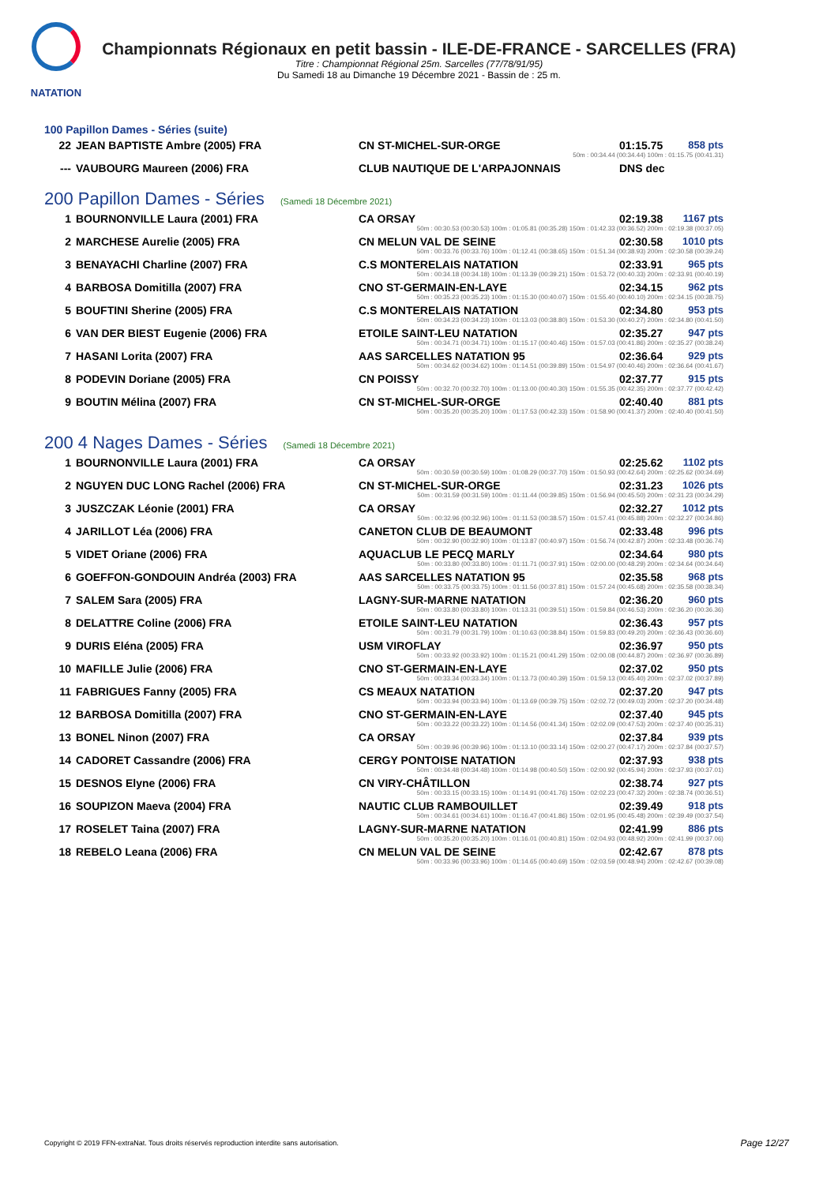NATATION
Championnats Régionaux en petit bassin - ILE-DE-FRANCE - SARCELLES (FRA)
Titre : Championnat Régional 25m. Sarcelles (77/78/91/95)
Du Samedi 18 au Dimanche 19 Décembre 2021 - Bassin de : 25 m.
100 Papillon Dames - Séries (suite)
| 22 | JEAN BAPTISTE Ambre (2005) FRA | CN ST-MICHEL-SUR-ORGE | 01:15.75 | 858 pts |
| 50m : 00:34.44 (00:34.44) 100m : 01:15.75 (00:41.31) | | | | |
| --- | VAUBOURG Maureen (2006) FRA | CLUB NAUTIQUE DE L'ARPAJONNAIS | DNS dec | |
200 Papillon Dames - Séries (Samedi 18 Décembre 2021)
| 1 | BOURNONVILLE Laura (2001) FRA | CA ORSAY | 02:19.38 | 1167 pts |
| 50m : 00:30.53 (00:30.53) 100m : 01:05.81 (00:35.28) 150m : 01:42.33 (00:36.52) 200m : 02:19.38 (00:37.05) | | | | |
| 2 | MARCHESE Aurelie (2005) FRA | CN MELUN VAL DE SEINE | 02:30.58 | 1010 pts |
| 50m : 00:33.76 (00:33.76) 100m : 01:12.41 (00:38.65) 150m : 01:51.34 (00:38.93) 200m : 02:30.58 (00:39.24) | | | | |
| 3 | BENAYACHI Charline (2007) FRA | C.S MONTERELAIS NATATION | 02:33.91 | 965 pts |
| 50m : 00:34.18 (00:34.18) 100m : 01:13.39 (00:39.21) 150m : 01:53.72 (00:40.33) 200m : 02:33.91 (00:40.19) | | | | |
| 4 | BARBOSA Domitilla (2007) FRA | CNO ST-GERMAIN-EN-LAYE | 02:34.15 | 962 pts |
| 50m : 00:35.23 (00:35.23) 100m : 01:15.30 (00:40.07) 150m : 01:55.40 (00:40.10) 200m : 02:34.15 (00:38.75) | | | | |
| 5 | BOUFTINI Sherine (2005) FRA | C.S MONTERELAIS NATATION | 02:34.80 | 953 pts |
| 50m : 00:34.23 (00:34.23) 100m : 01:13.03 (00:38.80) 150m : 01:53.30 (00:40.27) 200m : 02:34.80 (00:41.50) | | | | |
| 6 | VAN DER BIEST Eugenie (2006) FRA | ETOILE SAINT-LEU NATATION | 02:35.27 | 947 pts |
| 50m : 00:34.71 (00:34.71) 100m : 01:15.17 (00:40.46) 150m : 01:57.03 (00:41.86) 200m : 02:35.27 (00:38.24) | | | | |
| 7 | HASANI Lorita (2007) FRA | AAS SARCELLES NATATION 95 | 02:36.64 | 929 pts |
| 50m : 00:34.62 (00:34.62) 100m : 01:14.51 (00:39.89) 150m : 01:54.97 (00:40.46) 200m : 02:36.64 (00:41.67) | | | | |
| 8 | PODEVIN Doriane (2005) FRA | CN POISSY | 02:37.77 | 915 pts |
| 50m : 00:32.70 (00:32.70) 100m : 01:13.00 (00:40.30) 150m : 01:55.35 (00:42.35) 200m : 02:37.77 (00:42.42) | | | | |
| 9 | BOUTIN Mélina (2007) FRA | CN ST-MICHEL-SUR-ORGE | 02:40.40 | 881 pts |
| 50m : 00:35.20 (00:35.20) 100m : 01:17.53 (00:42.33) 150m : 01:58.90 (00:41.37) 200m : 02:40.40 (00:41.50) | | | | |
200 4 Nages Dames - Séries (Samedi 18 Décembre 2021)
| 1 | BOURNONVILLE Laura (2001) FRA | CA ORSAY | 02:25.62 | 1102 pts |
| 50m : 00:30.59 (00:30.59) 100m : 01:08.29 (00:37.70) 150m : 01:50.93 (00:42.64) 200m : 02:25.62 (00:34.69) | | | | |
| 2 | NGUYEN DUC LONG Rachel (2006) FRA | CN ST-MICHEL-SUR-ORGE | 02:31.23 | 1026 pts |
| 50m : 00:31.59 (00:31.59) 100m : 01:11.44 (00:39.85) 150m : 01:56.94 (00:45.50) 200m : 02:31.23 (00:34.29) | | | | |
| 3 | JUSZCZAK Léonie (2001) FRA | CA ORSAY | 02:32.27 | 1012 pts |
| 50m : 00:32.96 (00:32.96) 100m : 01:11.53 (00:38.57) 150m : 01:57.41 (00:45.88) 200m : 02:32.27 (00:34.86) | | | | |
| 4 | JARILLOT Léa (2006) FRA | CANETON CLUB DE BEAUMONT | 02:33.48 | 996 pts |
| 50m : 00:32.90 (00:32.90) 100m : 01:13.87 (00:40.97) 150m : 01:56.74 (00:42.87) 200m : 02:33.48 (00:36.74) | | | | |
| 5 | VIDET Oriane (2006) FRA | AQUACLUB LE PECQ MARLY | 02:34.64 | 980 pts |
| 50m : 00:33.80 (00:33.80) 100m : 01:11.71 (00:37.91) 150m : 02:00.00 (00:48.29) 200m : 02:34.64 (00:34.64) | | | | |
| 6 | GOEFFON-GONDOUIN Andréa (2003) FRA | AAS SARCELLES NATATION 95 | 02:35.58 | 968 pts |
| 50m : 00:33.75 (00:33.75) 100m : 01:11.56 (00:37.81) 150m : 01:57.24 (00:45.68) 200m : 02:35.58 (00:38.34) | | | | |
| 7 | SALEM Sara (2005) FRA | LAGNY-SUR-MARNE NATATION | 02:36.20 | 960 pts |
| 50m : 00:33.80 (00:33.80) 100m : 01:13.31 (00:39.51) 150m : 01:59.84 (00:46.53) 200m : 02:36.20 (00:36.36) | | | | |
| 8 | DELATTRE Coline (2006) FRA | ETOILE SAINT-LEU NATATION | 02:36.43 | 957 pts |
| 50m : 00:31.79 (00:31.79) 100m : 01:10.63 (00:38.84) 150m : 01:59.83 (00:49.20) 200m : 02:36.43 (00:36.60) | | | | |
| 9 | DURIS Eléna (2005) FRA | USM VIROFLAY | 02:36.97 | 950 pts |
| 50m : 00:33.92 (00:33.92) 100m : 01:15.21 (00:41.29) 150m : 02:00.08 (00:44.87) 200m : 02:36.97 (00:36.89) | | | | |
| 10 | MAFILLE Julie (2006) FRA | CNO ST-GERMAIN-EN-LAYE | 02:37.02 | 950 pts |
| 50m : 00:33.34 (00:33.34) 100m : 01:13.73 (00:40.39) 150m : 01:59.13 (00:45.40) 200m : 02:37.02 (00:37.89) | | | | |
| 11 | FABRIGUES Fanny (2005) FRA | CS MEAUX NATATION | 02:37.20 | 947 pts |
| 50m : 00:33.94 (00:33.94) 100m : 01:13.69 (00:39.75) 150m : 02:02.72 (00:49.03) 200m : 02:37.20 (00:34.48) | | | | |
| 12 | BARBOSA Domitilla (2007) FRA | CNO ST-GERMAIN-EN-LAYE | 02:37.40 | 945 pts |
| 50m : 00:33.22 (00:33.22) 100m : 01:14.56 (00:41.34) 150m : 02:02.09 (00:47.53) 200m : 02:37.40 (00:35.31) | | | | |
| 13 | BONEL Ninon (2007) FRA | CA ORSAY | 02:37.84 | 939 pts |
| 50m : 00:39.96 (00:39.96) 100m : 01:13.10 (00:33.14) 150m : 02:00.27 (00:47.17) 200m : 02:37.84 (00:37.57) | | | | |
| 14 | CADORET Cassandre (2006) FRA | CERGY PONTOISE NATATION | 02:37.93 | 938 pts |
| 50m : 00:34.48 (00:34.48) 100m : 01:14.98 (00:40.50) 150m : 02:00.92 (00:45.94) 200m : 02:37.93 (00:37.01) | | | | |
| 15 | DESNOS Elyne (2006) FRA | CN VIRY-CHÂTILLON | 02:38.74 | 927 pts |
| 50m : 00:33.15 (00:33.15) 100m : 01:14.91 (00:41.76) 150m : 02:02.23 (00:47.32) 200m : 02:38.74 (00:36.51) | | | | |
| 16 | SOUPIZON Maeva (2004) FRA | NAUTIC CLUB RAMBOUILLET | 02:39.49 | 918 pts |
| 50m : 00:34.61 (00:34.61) 100m : 01:16.47 (00:41.86) 150m : 02:01.95 (00:45.48) 200m : 02:39.49 (00:37.54) | | | | |
| 17 | ROSELET Taina (2007) FRA | LAGNY-SUR-MARNE NATATION | 02:41.99 | 886 pts |
| 50m : 00:35.20 (00:35.20) 100m : 01:16.01 (00:40.81) 150m : 02:04.93 (00:48.92) 200m : 02:41.99 (00:37.06) | | | | |
| 18 | REBELO Leana (2006) FRA | CN MELUN VAL DE SEINE | 02:42.67 | 878 pts |
| 50m : 00:33.96 (00:33.96) 100m : 01:14.65 (00:40.69) 150m : 02:03.59 (00:48.94) 200m : 02:42.67 (00:39.08) | | | | |
Copyright © 2019 FFN-extraNat. Tous droits réservés reproduction interdite sans autorisation.
Page 12/27